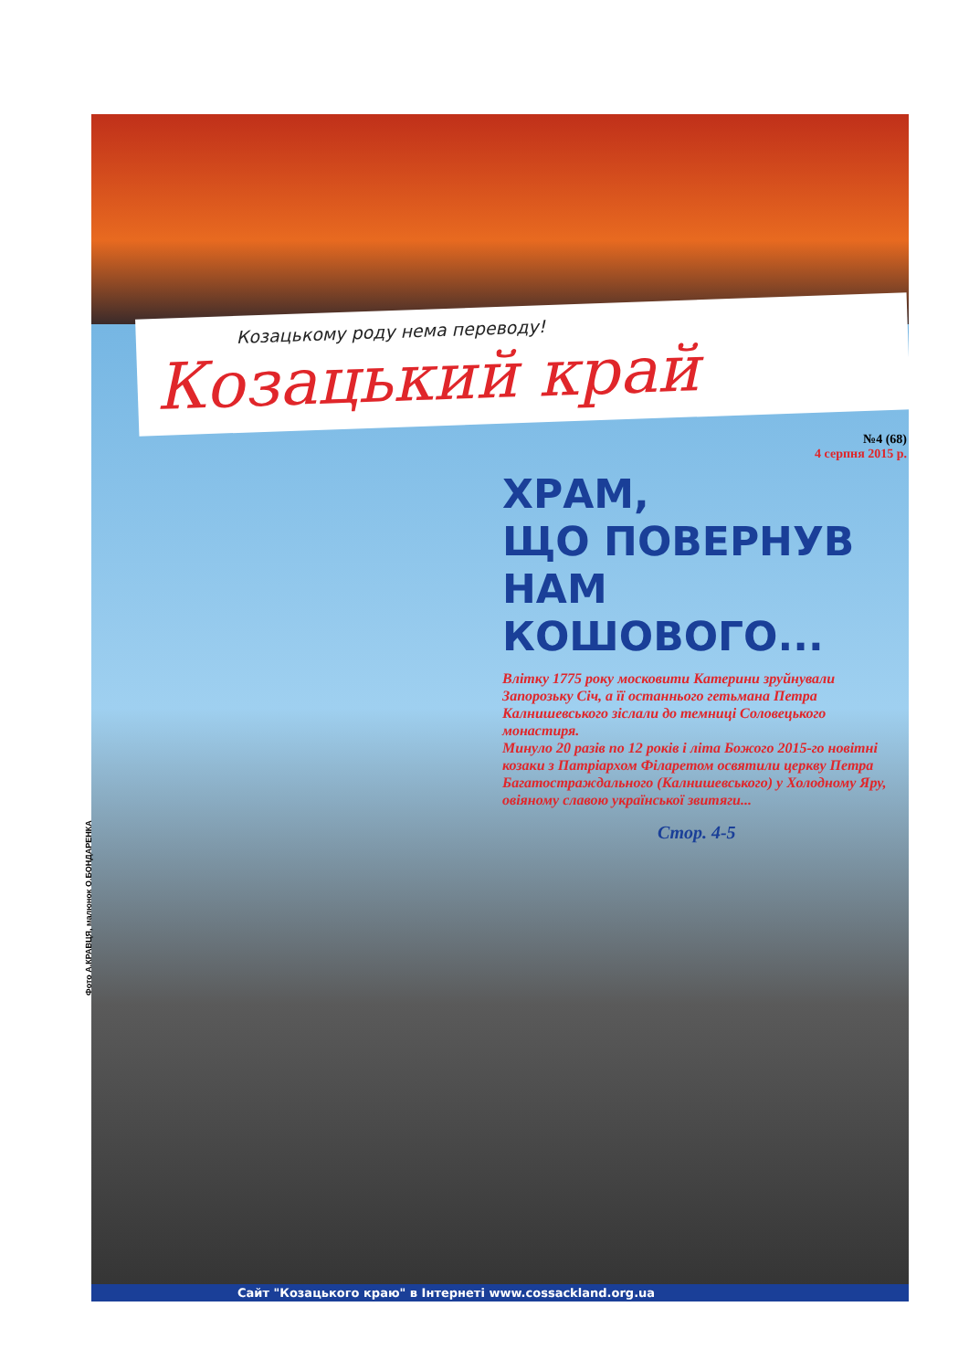Козацькому роду нема переводу!
Козацький край
№4 (68)
4 серпня 2015 р.
ХРАМ,
ЩО ПОВЕРНУВ
НАМ
КОШОВОГО...
Влітку 1775 року московити Катерини зруйнували Запорозьку Січ, а її останнього гетьмана Петра Калнишевського зіслали до темниці Соловецького монастиря.
Минуло 20 разів по 12 років і літа Божого 2015-го новітні козаки з Патріархом Філаретом освятили церкву Петра Багатостраждального (Калнишевського) у Холодному Яру, овіяному славою української звитяги...
Стор. 4-5
Сайт "Козацького краю" в Інтернеті www.cossackland.org.ua
Фото А.КРАВЦЯ, малюнок О.БОНДАРЕНКА